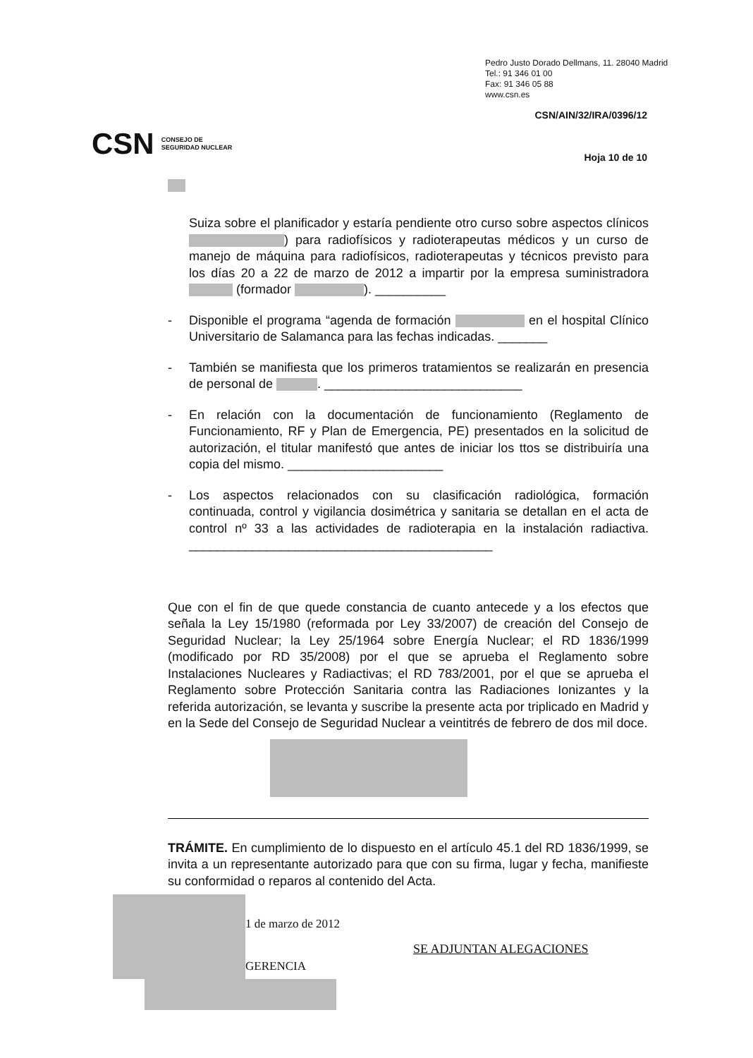Pedro Justo Dorado Dellmans, 11. 28040 Madrid
Tel.: 91 346 01 00
Fax: 91 346 05 88
www.csn.es
CSN/AIN/32/IRA/0396/12
CSN CONSEJO DE
SEGURIDAD NUCLEAR
Hoja 10 de 10
Suiza sobre el planificador y estaría pendiente otro curso sobre aspectos clínicos ) para radiofísicos y radioterapeutas médicos y un curso de manejo de máquina para radiofísicos, radioterapeutas y técnicos previsto para los días 20 a 22 de marzo de 2012 a impartir por la empresa suministradora (formador ). __________
- Disponible el programa “agenda de formación en el hospital Clínico Universitario de Salamanca para las fechas indicadas. _______
- También se manifiesta que los primeros tratamientos se realizarán en presencia de personal de . ____________________________
- En relación con la documentación de funcionamiento (Reglamento de Funcionamiento, RF y Plan de Emergencia, PE) presentados en la solicitud de autorización, el titular manifestó que antes de iniciar los ttos se distribuiría una copia del mismo. ______________________
- Los aspectos relacionados con su clasificación radiológica, formación continuada, control y vigilancia dosimétrica y sanitaria se detallan en el acta de control nº 33 a las actividades de radioterapia en la instalación radiactiva. ___________________________________________
Que con el fin de que quede constancia de cuanto antecede y a los efectos que señala la Ley 15/1980 (reformada por Ley 33/2007) de creación del Consejo de Seguridad Nuclear; la Ley 25/1964 sobre Energía Nuclear; el RD 1836/1999 (modificado por RD 35/2008) por el que se aprueba el Reglamento sobre Instalaciones Nucleares y Radiactivas; el RD 783/2001, por el que se aprueba el Reglamento sobre Protección Sanitaria contra las Radiaciones Ionizantes y la referida autorización, se levanta y suscribe la presente acta por triplicado en Madrid y en la Sede del Consejo de Seguridad Nuclear a veintitrés de febrero de dos mil doce.
TRÁMITE. En cumplimiento de lo dispuesto en el artículo 45.1 del RD 1836/1999, se invita a un representante autorizado para que con su firma, lugar y fecha, manifieste su conformidad o reparos al contenido del Acta.
1 de marzo de 2012
GERENCIA
SE ADJUNTAN ALEGACIONES